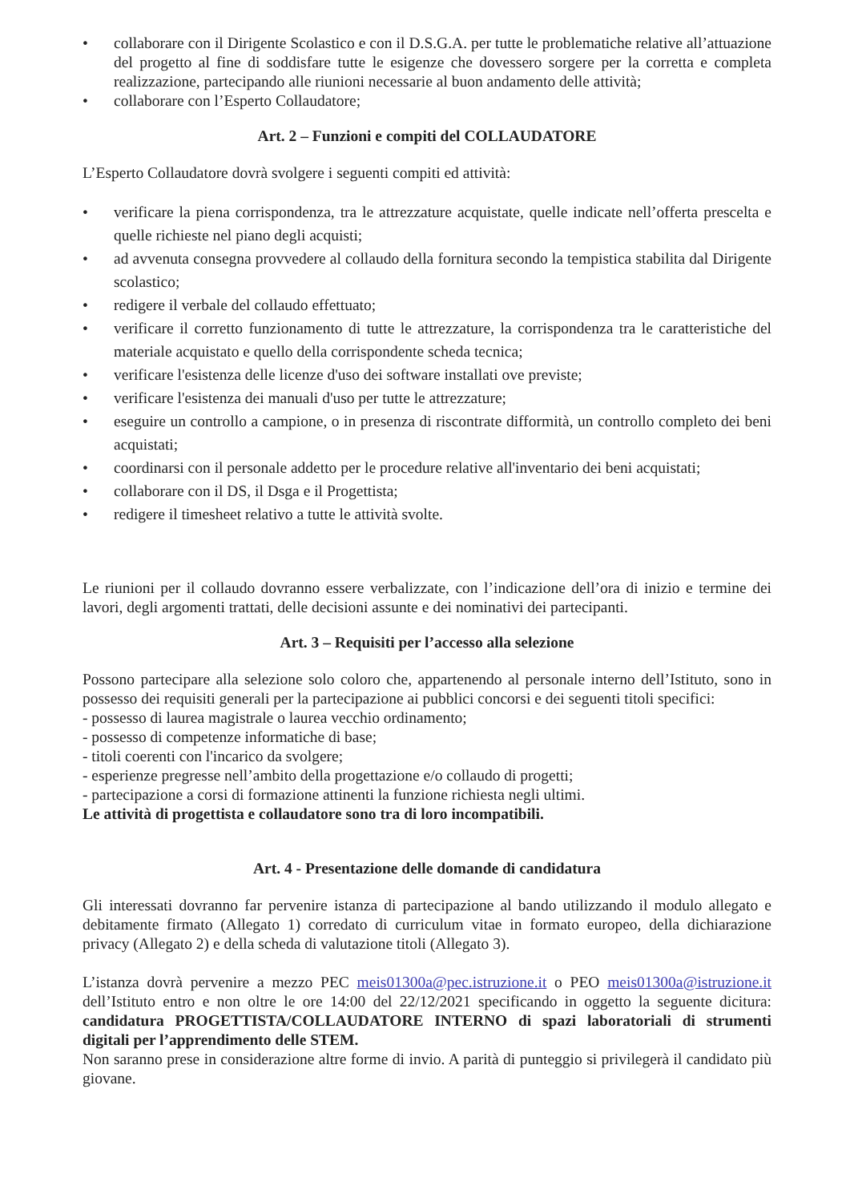• collaborare con il Dirigente Scolastico e con il D.S.G.A. per tutte le problematiche relative all’attuazione del progetto al fine di soddisfare tutte le esigenze che dovessero sorgere per la corretta e completa realizzazione, partecipando alle riunioni necessarie al buon andamento delle attività;
• collaborare con l’Esperto Collaudatore;
Art. 2 – Funzioni e compiti del COLLAUDATORE
L’Esperto Collaudatore dovrà svolgere i seguenti compiti ed attività:
• verificare la piena corrispondenza, tra le attrezzature acquistate, quelle indicate nell’offerta prescelta e quelle richieste nel piano degli acquisti;
• ad avvenuta consegna provvedere al collaudo della fornitura secondo la tempistica stabilita dal Dirigente scolastico;
• redigere il verbale del collaudo effettuato;
• verificare il corretto funzionamento di tutte le attrezzature, la corrispondenza tra le caratteristiche del materiale acquistato e quello della corrispondente scheda tecnica;
• verificare l'esistenza delle licenze d'uso dei software installati ove previste;
• verificare l'esistenza dei manuali d'uso per tutte le attrezzature;
• eseguire un controllo a campione, o in presenza di riscontrate difformità, un controllo completo dei beni acquistati;
• coordinarsi con il personale addetto per le procedure relative all'inventario dei beni acquistati;
• collaborare con il DS, il Dsga e il Progettista;
• redigere il timesheet relativo a tutte le attività svolte.
Le riunioni per il collaudo dovranno essere verbalizzate, con l’indicazione dell’ora di inizio e termine dei lavori, degli argomenti trattati, delle decisioni assunte e dei nominativi dei partecipanti.
Art. 3 – Requisiti per l’accesso alla selezione
Possono partecipare alla selezione solo coloro che, appartenendo al personale interno dell’Istituto, sono in possesso dei requisiti generali per la partecipazione ai pubblici concorsi e dei seguenti titoli specifici:
- possesso di laurea magistrale o laurea vecchio ordinamento;
- possesso di competenze informatiche di base;
- titoli coerenti con l'incarico da svolgere;
- esperienze pregresse nell’ambito della progettazione e/o collaudo di progetti;
- partecipazione a corsi di formazione attinenti la funzione richiesta negli ultimi.
Le attività di progettista e collaudatore sono tra di loro incompatibili.
Art. 4 - Presentazione delle domande di candidatura
Gli interessati dovranno far pervenire istanza di partecipazione al bando utilizzando il modulo allegato e debitamente firmato (Allegato 1) corredato di curriculum vitae in formato europeo, della dichiarazione privacy (Allegato 2) e della scheda di valutazione titoli (Allegato 3).
L’istanza dovrà pervenire a mezzo PEC meis01300a@pec.istruzione.it o PEO meis01300a@istruzione.it dell’Istituto entro e non oltre le ore 14:00 del 22/12/2021 specificando in oggetto la seguente dicitura: candidatura PROGETTISTA/COLLAUDATORE INTERNO di spazi laboratoriali di strumenti digitali per l’apprendimento delle STEM.
Non saranno prese in considerazione altre forme di invio. A parità di punteggio si privilegerà il candidato più giovane.